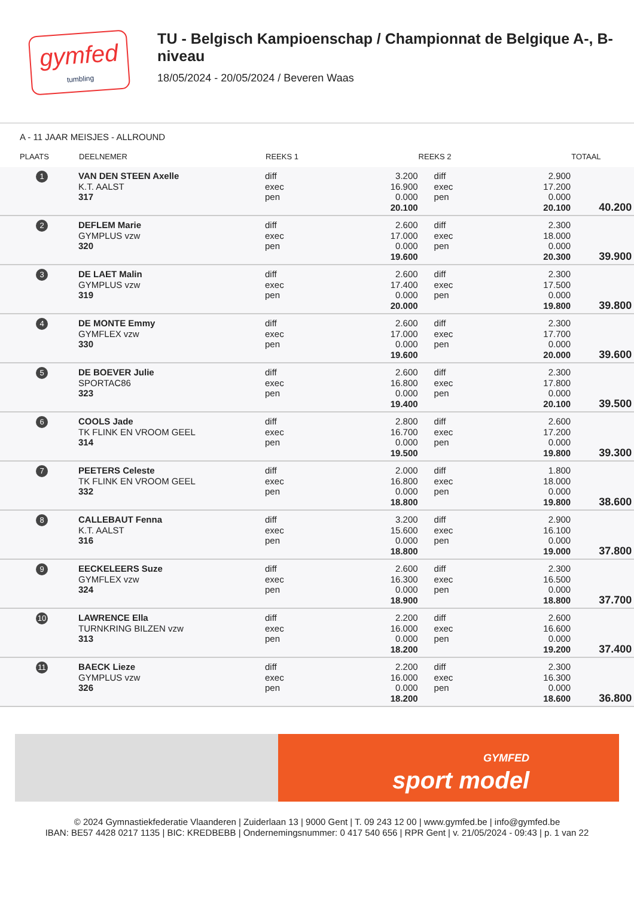gymfed
tumbling
TU - Belgisch Kampioenschap / Championnat de Belgique A-, B-niveau
18/05/2024 - 20/05/2024 / Beveren Waas
A - 11 JAAR MEISJES - ALLROUND
| PLAATS | DEELNEMER | REEKS 1 | | REEKS 2 | | TOTAAL | |
| --- | --- | --- | --- | --- | --- | --- | --- |
| 1 | VAN DEN STEEN Axelle K.T. AALST 317 | diff exec pen | 3.200 16.900 0.000 20.100 | diff exec pen | 2.900 17.200 0.000 20.100 | 40.200 | |
| 2 | DEFLEM Marie GYMPLUS vzw 320 | diff exec pen | 2.600 17.000 0.000 19.600 | diff exec pen | 2.300 18.000 0.000 20.300 | 39.900 | |
| 3 | DE LAET Malin GYMPLUS vzw 319 | diff exec pen | 2.600 17.400 0.000 20.000 | diff exec pen | 2.300 17.500 0.000 19.800 | 39.800 | |
| 4 | DE MONTE Emmy GYMFLEX vzw 330 | diff exec pen | 2.600 17.000 0.000 19.600 | diff exec pen | 2.300 17.700 0.000 20.000 | 39.600 | |
| 5 | DE BOEVER Julie SPORTAC86 323 | diff exec pen | 2.600 16.800 0.000 19.400 | diff exec pen | 2.300 17.800 0.000 20.100 | 39.500 | |
| 6 | COOLS Jade TK FLINK EN VROOM GEEL 314 | diff exec pen | 2.800 16.700 0.000 19.500 | diff exec pen | 2.600 17.200 0.000 19.800 | 39.300 | |
| 7 | PEETERS Celeste TK FLINK EN VROOM GEEL 332 | diff exec pen | 2.000 16.800 0.000 18.800 | diff exec pen | 1.800 18.000 0.000 19.800 | 38.600 | |
| 8 | CALLEBAUT Fenna K.T. AALST 316 | diff exec pen | 3.200 15.600 0.000 18.800 | diff exec pen | 2.900 16.100 0.000 19.000 | 37.800 | |
| 9 | EECKELEERS Suze GYMFLEX vzw 324 | diff exec pen | 2.600 16.300 0.000 18.900 | diff exec pen | 2.300 16.500 0.000 18.800 | 37.700 | |
| 10 | LAWRENCE Ella TURNKRING BILZEN vzw 313 | diff exec pen | 2.200 16.000 0.000 18.200 | diff exec pen | 2.600 16.600 0.000 19.200 | 37.400 | |
| 11 | BAECK Lieze GYMPLUS vzw 326 | diff exec pen | 2.200 16.000 0.000 18.200 | diff exec pen | 2.300 16.300 0.000 18.600 | 36.800 | |
GYMFED
sport model
© 2024 Gymnastiekfederatie Vlaanderen | Zuiderlaan 13 | 9000 Gent | T. 09 243 12 00 | www.gymfed.be | info@gymfed.be
IBAN: BE57 4428 0217 1135 | BIC: KREDBEBB | Ondernemingsnummer: 0 417 540 656 | RPR Gent | v. 21/05/2024 - 09:43 | p. 1 van 22